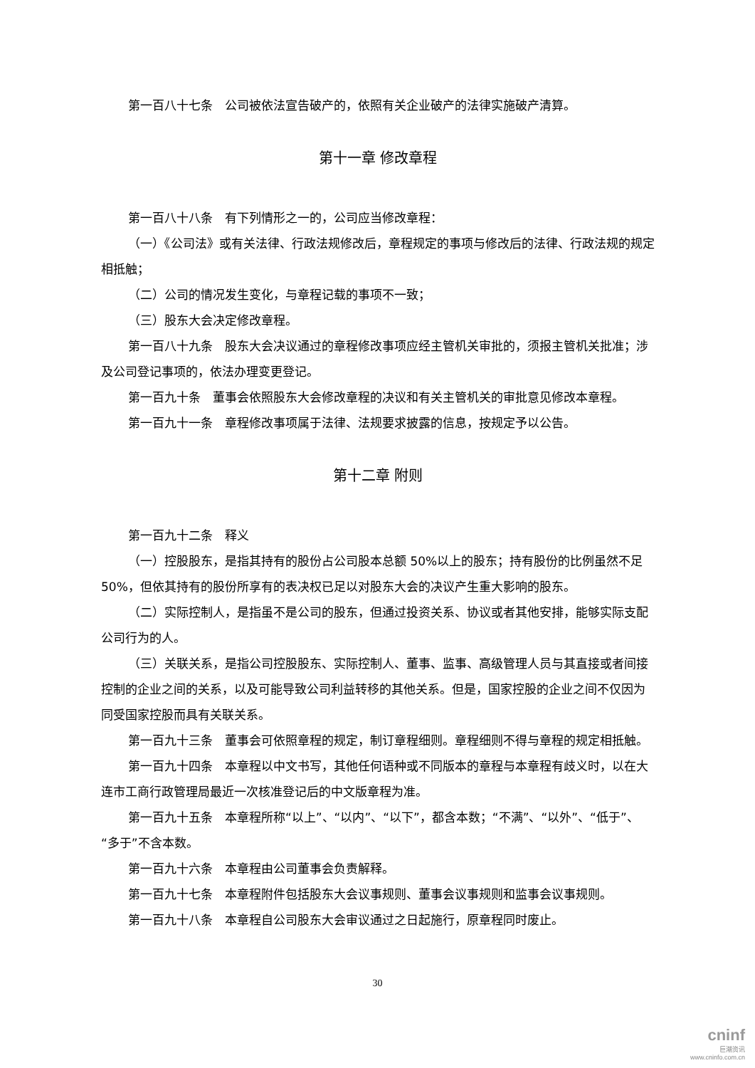第一百八十七条　公司被依法宣告破产的，依照有关企业破产的法律实施破产清算。
第十一章 修改章程
第一百八十八条　有下列情形之一的，公司应当修改章程：
（一）《公司法》或有关法律、行政法规修改后，章程规定的事项与修改后的法律、行政法规的规定相抵触；
（二）公司的情况发生变化，与章程记载的事项不一致；
（三）股东大会决定修改章程。
第一百八十九条　股东大会决议通过的章程修改事项应经主管机关审批的，须报主管机关批准；涉及公司登记事项的，依法办理变更登记。
第一百九十条　董事会依照股东大会修改章程的决议和有关主管机关的审批意见修改本章程。
第一百九十一条　章程修改事项属于法律、法规要求披露的信息，按规定予以公告。
第十二章 附则
第一百九十二条　释义
（一）控股股东，是指其持有的股份占公司股本总额 50%以上的股东；持有股份的比例虽然不足 50%，但依其持有的股份所享有的表决权已足以对股东大会的决议产生重大影响的股东。
（二）实际控制人，是指虽不是公司的股东，但通过投资关系、协议或者其他安排，能够实际支配公司行为的人。
（三）关联关系，是指公司控股股东、实际控制人、董事、监事、高级管理人员与其直接或者间接控制的企业之间的关系，以及可能导致公司利益转移的其他关系。但是，国家控股的企业之间不仅因为同受国家控股而具有关联关系。
第一百九十三条　董事会可依照章程的规定，制订章程细则。章程细则不得与章程的规定相抵触。
第一百九十四条　本章程以中文书写，其他任何语种或不同版本的章程与本章程有歧义时，以在大连市工商行政管理局最近一次核准登记后的中文版章程为准。
第一百九十五条　本章程所称“以上”、“以内”、“以下”，都含本数；“不满”、“以外”、“低于”、“多于”不含本数。
第一百九十六条　本章程由公司董事会负责解释。
第一百九十七条　本章程附件包括股东大会议事规则、董事会议事规则和监事会议事规则。
第一百九十八条　本章程自公司股东大会审议通过之日起施行，原章程同时废止。
30
cninf
巨潮资讯
www.cninfo.com.cn